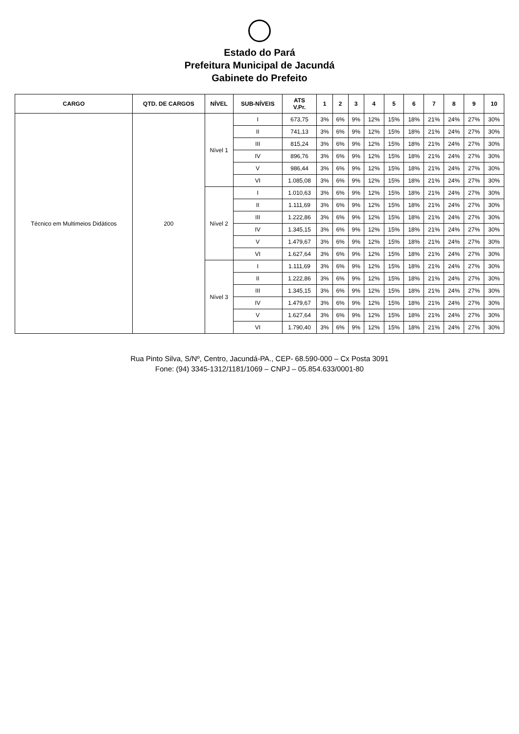Estado do Pará
Prefeitura Municipal de Jacundá
Gabinete do Prefeito
| CARGO | QTD. DE CARGOS | NÍVEL | SUB-NÍVEIS | ATS V.Pr. | 1 | 2 | 3 | 4 | 5 | 6 | 7 | 8 | 9 | 10 |
| --- | --- | --- | --- | --- | --- | --- | --- | --- | --- | --- | --- | --- | --- | --- |
| Técnico em Multimeios Didáticos | 200 | Nível 1 | I | 673,75 | 3% | 6% | 9% | 12% | 15% | 18% | 21% | 24% | 27% | 30% |
| | | | II | 741,13 | 3% | 6% | 9% | 12% | 15% | 18% | 21% | 24% | 27% | 30% |
| | | | III | 815,24 | 3% | 6% | 9% | 12% | 15% | 18% | 21% | 24% | 27% | 30% |
| | | | IV | 896,76 | 3% | 6% | 9% | 12% | 15% | 18% | 21% | 24% | 27% | 30% |
| | | | V | 986,44 | 3% | 6% | 9% | 12% | 15% | 18% | 21% | 24% | 27% | 30% |
| | | | VI | 1.085,08 | 3% | 6% | 9% | 12% | 15% | 18% | 21% | 24% | 27% | 30% |
| | | Nível 2 | I | 1.010,63 | 3% | 6% | 9% | 12% | 15% | 18% | 21% | 24% | 27% | 30% |
| | | | II | 1.111,69 | 3% | 6% | 9% | 12% | 15% | 18% | 21% | 24% | 27% | 30% |
| | | | III | 1.222,86 | 3% | 6% | 9% | 12% | 15% | 18% | 21% | 24% | 27% | 30% |
| | | | IV | 1.345,15 | 3% | 6% | 9% | 12% | 15% | 18% | 21% | 24% | 27% | 30% |
| | | | V | 1.479,67 | 3% | 6% | 9% | 12% | 15% | 18% | 21% | 24% | 27% | 30% |
| | | | VI | 1.627,64 | 3% | 6% | 9% | 12% | 15% | 18% | 21% | 24% | 27% | 30% |
| | | Nível 3 | I | 1.111,69 | 3% | 6% | 9% | 12% | 15% | 18% | 21% | 24% | 27% | 30% |
| | | | II | 1.222,86 | 3% | 6% | 9% | 12% | 15% | 18% | 21% | 24% | 27% | 30% |
| | | | III | 1.345,15 | 3% | 6% | 9% | 12% | 15% | 18% | 21% | 24% | 27% | 30% |
| | | | IV | 1.479,67 | 3% | 6% | 9% | 12% | 15% | 18% | 21% | 24% | 27% | 30% |
| | | | V | 1.627,64 | 3% | 6% | 9% | 12% | 15% | 18% | 21% | 24% | 27% | 30% |
| | | | VI | 1.790,40 | 3% | 6% | 9% | 12% | 15% | 18% | 21% | 24% | 27% | 30% |
Rua Pinto Silva, S/Nº, Centro, Jacundá-PA., CEP- 68.590-000 – Cx Posta 3091
Fone: (94) 3345-1312/1181/1069 – CNPJ – 05.854.633/0001-80